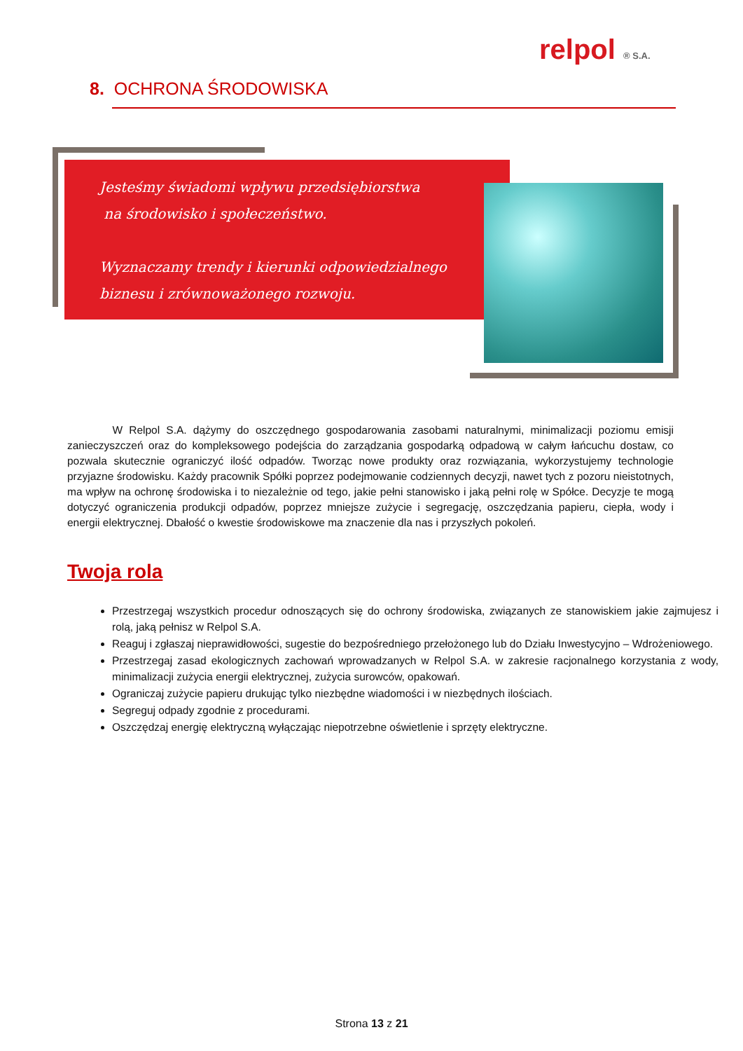relpol ® S.A.
8. OCHRONA ŚRODOWISKA
Jesteśmy świadomi wpływu przedsiębiorstwa
na środowisko i społeczeństwo.
Wyznaczamy trendy i kierunki odpowiedzialnego
biznesu i zrównoważonego rozwoju.
W Relpol S.A. dążymy do oszczędnego gospodarowania zasobami naturalnymi, minimalizacji poziomu emisji zanieczyszczeń oraz do kompleksowego podejścia do zarządzania gospodarką odpadową w całym łańcuchu dostaw, co pozwala skutecznie ograniczyć ilość odpadów. Tworząc nowe produkty oraz rozwiązania, wykorzystujemy technologie przyjazne środowisku. Każdy pracownik Spółki poprzez podejmowanie codziennych decyzji, nawet tych z pozoru nieistotnych, ma wpływ na ochronę środowiska i to niezależnie od tego, jakie pełni stanowisko i jaką pełni rolę w Spółce. Decyzje te mogą dotyczyć ograniczenia produkcji odpadów, poprzez mniejsze zużycie i segregację, oszczędzania papieru, ciepła, wody i energii elektrycznej. Dbałość o kwestie środowiskowe ma znaczenie dla nas i przyszłych pokoleń.
Twoja rola
Przestrzegaj wszystkich procedur odnoszących się do ochrony środowiska, związanych ze stanowiskiem jakie zajmujesz i rolą, jaką pełnisz w Relpol S.A.
Reaguj i zgłaszaj nieprawidłowości, sugestie do bezpośredniego przełożonego lub do Działu Inwestycyjno – Wdrożeniowego.
Przestrzegaj zasad ekologicznych zachowań wprowadzanych w Relpol S.A. w zakresie racjonalnego korzystania z wody, minimalizacji zużycia energii elektrycznej, zużycia surowców, opakowań.
Ograniczaj zużycie papieru drukując tylko niezbędne wiadomości i w niezbędnych ilościach.
Segreguj odpady zgodnie z procedurami.
Oszczędzaj energię elektryczną wyłączając niepotrzebne oświetlenie i sprzęty elektryczne.
Strona 13 z 21